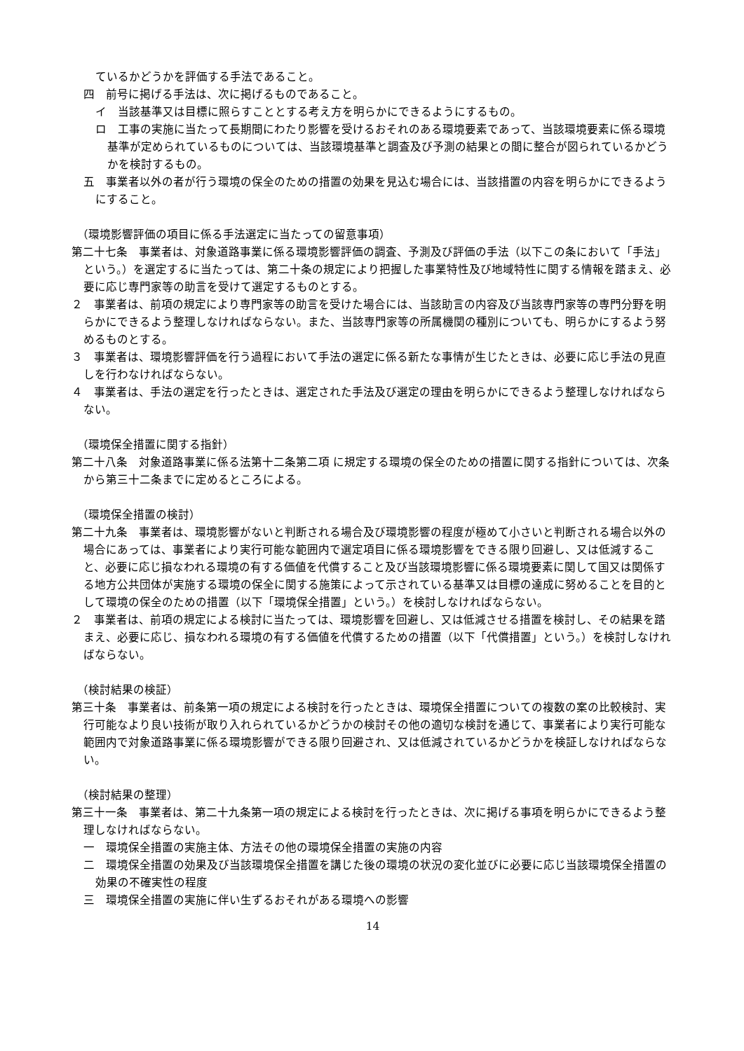ているかどうかを評価する手法であること。
四　前号に掲げる手法は、次に掲げるものであること。
イ　当該基準又は目標に照らすこととする考え方を明らかにできるようにするもの。
ロ　工事の実施に当たって長期間にわたり影響を受けるおそれのある環境要素であって、当該環境要素に係る環境基準が定められているものについては、当該環境基準と調査及び予測の結果との間に整合が図られているかどうかを検討するもの。
五　事業者以外の者が行う環境の保全のための措置の効果を見込む場合には、当該措置の内容を明らかにできるようにすること。
（環境影響評価の項目に係る手法選定に当たっての留意事項）
第二十七条　事業者は、対象道路事業に係る環境影響評価の調査、予測及び評価の手法（以下この条において「手法」という。）を選定するに当たっては、第二十条の規定により把握した事業特性及び地域特性に関する情報を踏まえ、必要に応じ専門家等の助言を受けて選定するものとする。
２　事業者は、前項の規定により専門家等の助言を受けた場合には、当該助言の内容及び当該専門家等の専門分野を明らかにできるよう整理しなければならない。また、当該専門家等の所属機関の種別についても、明らかにするよう努めるものとする。
３　事業者は、環境影響評価を行う過程において手法の選定に係る新たな事情が生じたときは、必要に応じ手法の見直しを行わなければならない。
４　事業者は、手法の選定を行ったときは、選定された手法及び選定の理由を明らかにできるよう整理しなければならない。
（環境保全措置に関する指針）
第二十八条　対象道路事業に係る法第十二条第二項 に規定する環境の保全のための措置に関する指針については、次条から第三十二条までに定めるところによる。
（環境保全措置の検討）
第二十九条　事業者は、環境影響がないと判断される場合及び環境影響の程度が極めて小さいと判断される場合以外の場合にあっては、事業者により実行可能な範囲内で選定項目に係る環境影響をできる限り回避し、又は低減すること、必要に応じ損なわれる環境の有する価値を代償すること及び当該環境影響に係る環境要素に関して国又は関係する地方公共団体が実施する環境の保全に関する施策によって示されている基準又は目標の達成に努めることを目的として環境の保全のための措置（以下「環境保全措置」という。）を検討しなければならない。
２　事業者は、前項の規定による検討に当たっては、環境影響を回避し、又は低減させる措置を検討し、その結果を踏まえ、必要に応じ、損なわれる環境の有する価値を代償するための措置（以下「代償措置」という。）を検討しなければならない。
（検討結果の検証）
第三十条　事業者は、前条第一項の規定による検討を行ったときは、環境保全措置についての複数の案の比較検討、実行可能なより良い技術が取り入れられているかどうかの検討その他の適切な検討を通じて、事業者により実行可能な範囲内で対象道路事業に係る環境影響ができる限り回避され、又は低減されているかどうかを検証しなければならない。
（検討結果の整理）
第三十一条　事業者は、第二十九条第一項の規定による検討を行ったときは、次に掲げる事項を明らかにできるよう整理しなければならない。
一　環境保全措置の実施主体、方法その他の環境保全措置の実施の内容
二　環境保全措置の効果及び当該環境保全措置を講じた後の環境の状況の変化並びに必要に応じ当該環境保全措置の効果の不確実性の程度
三　環境保全措置の実施に伴い生ずるおそれがある環境への影響
14